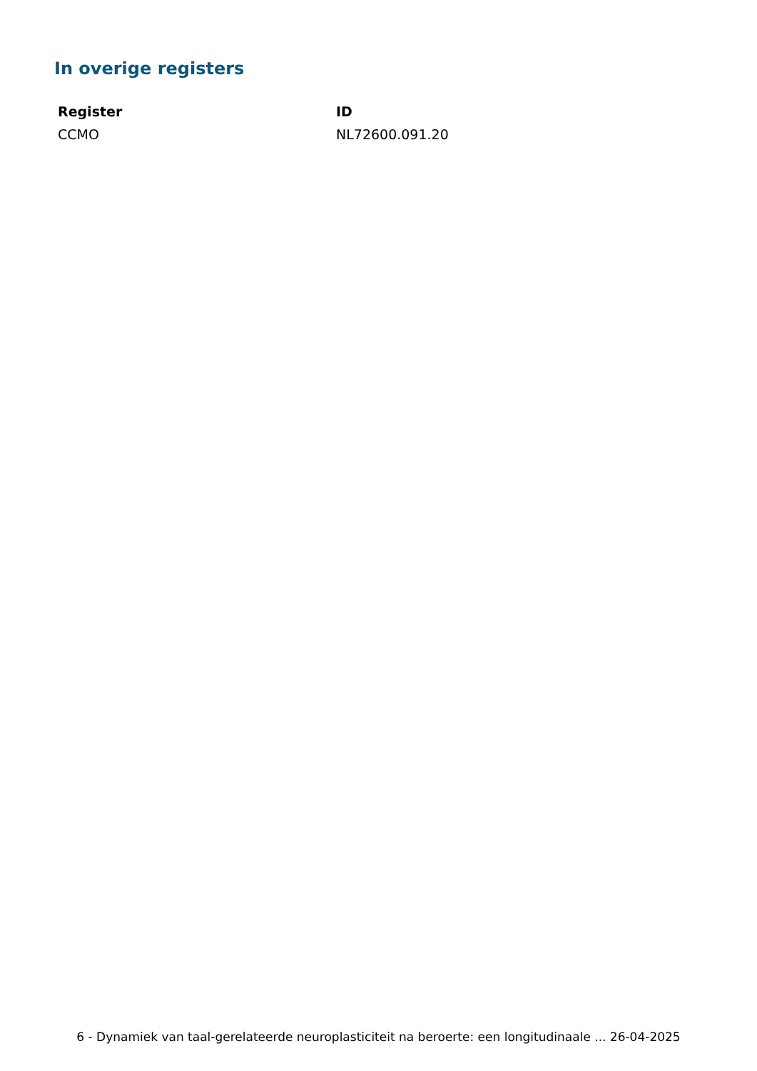In overige registers
| Register | ID |
| --- | --- |
| CCMO | NL72600.091.20 |
6 - Dynamiek van taal-gerelateerde neuroplasticiteit na beroerte: een longitudinaale ... 26-04-2025